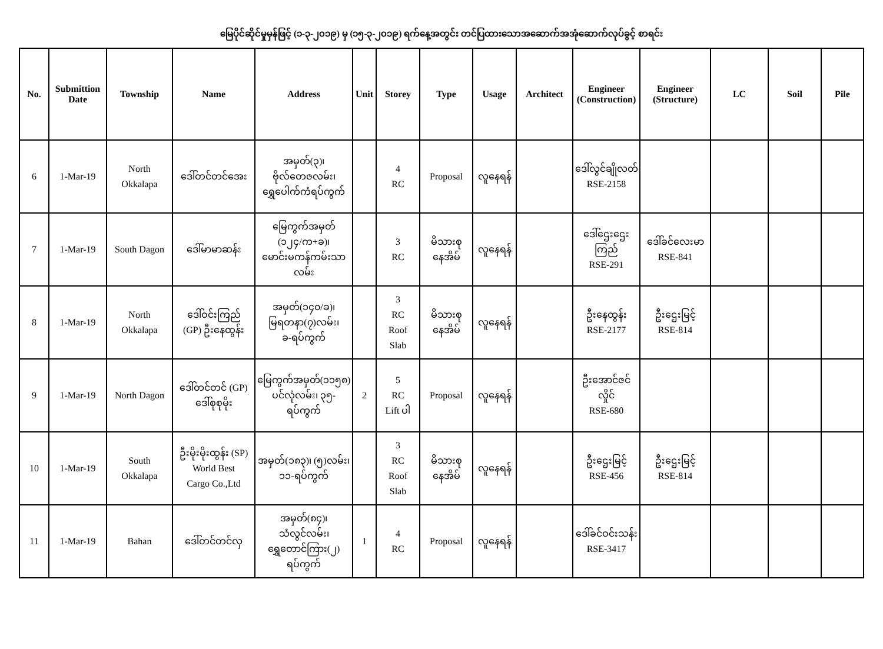မြေပိုင်ဆိုင်မှုမှန်ဖြင့် (၁-၃-၂၀၁၉) မှ (၁၅-၃-၂၀၁၉) ရက်နေ့အတွင်း တင်ပြထားသောအဆောက်အအုံဆောက်လုပ်ခွင့် စာရင်း
| No. | Submittion Date | Township | Name | Address | Unit | Storey | Type | Usage | Architect | Engineer (Construction) | Engineer (Structure) | LC | Soil | Pile |
| --- | --- | --- | --- | --- | --- | --- | --- | --- | --- | --- | --- | --- | --- | --- |
| 6 | 1-Mar-19 | North Okkalapa | ဒေါ်တင်တင်အေး | အမှတ်(၃)၊ ဗိုလ်တေဇလမ်း၊ ရွှေပေါက်ကံရပ်ကွက် | | 4 RC | Proposal | လူနေရန် | | ဒေါ်လွင်ချိုလတ် RSE-2158 | | | | |
| 7 | 1-Mar-19 | South Dagon | ဒေါ်မာမာဆန်း | မြေကွက်အမှတ် (၁၂၄/က+ခ)၊ မောင်းမကန်ကမ်းသာ လမ်း | | 3 RC | မိသားစု နေအိမ် | လူနေရန် | | ဒေါ်ဌေးဌေး ကြည် RSE-291 | ဒေါ်ခင်လေးမာ RSE-841 | | | |
| 8 | 1-Mar-19 | North Okkalapa | ဒေါ်ဝင်းကြည် (GP) ဦးနေထွန်း | အမှတ်(၁၄၀/ခ)၊ မြရတနာ(၇)လမ်း၊ ခ-ရပ်ကွက် | | 3 RC Roof Slab | မိသားစု နေအိမ် | လူနေရန် | | ဦးနေထွန်း RSE-2177 | ဦးဌေးမြင့် RSE-814 | | | |
| 9 | 1-Mar-19 | North Dagon | ဒေါ်တင်တင် (GP) ဒေါ်စုစုမိုး | မြေကွက်အမှတ်(၁၁၅၈) ပင်လုံလမ်း၊ ၃၅-ရပ်ကွက် | 2 | 5 RC Lift ပါ | Proposal | လူနေရန် | | ဦးအောင်ဇင် လှိုင် RSE-680 | | | | |
| 10 | 1-Mar-19 | South Okkalapa | ဦးမိုးမိုးထွန်း (SP) World Best Cargo Co.,Ltd | အမှတ်(၁၈၃)၊ (၅)လမ်း၊ ၁၁-ရပ်ကွက် | | 3 RC Roof Slab | မိသားစု နေအိမ် | လူနေရန် | | ဦးဌေးမြင့် RSE-456 | ဦးဌေးမြင့် RSE-814 | | | |
| 11 | 1-Mar-19 | Bahan | ဒေါ်တင်တင်လှ | အမှတ်(၈၄)၊ သံလွင်လမ်း၊ ရွှေတောင်ကြား(၂) ရပ်ကွက် | 1 | 4 RC | Proposal | လူနေရန် | | ဒေါ်ခင်ဝင်းသန်း RSE-3417 | | | | |